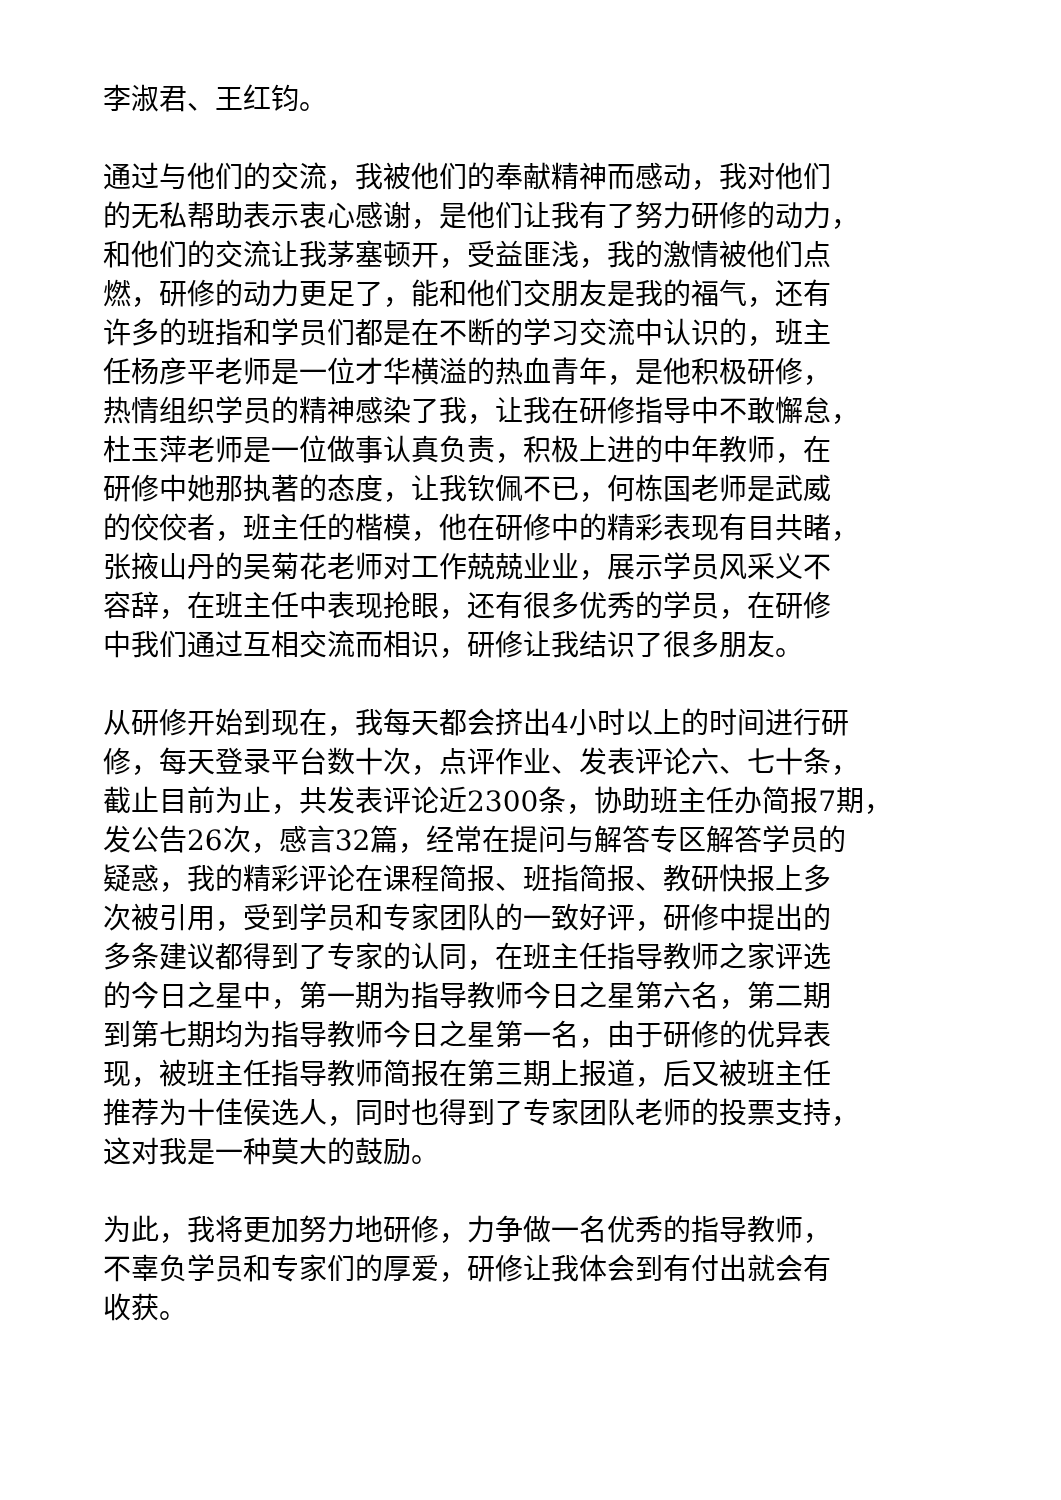李淑君、王红钧。
通过与他们的交流，我被他们的奉献精神而感动，我对他们
的无私帮助表示衷心感谢，是他们让我有了努力研修的动力，
和他们的交流让我茅塞顿开，受益匪浅，我的激情被他们点
燃，研修的动力更足了，能和他们交朋友是我的福气，还有
许多的班指和学员们都是在不断的学习交流中认识的，班主
任杨彦平老师是一位才华横溢的热血青年，是他积极研修，
热情组织学员的精神感染了我，让我在研修指导中不敢懈怠，
杜玉萍老师是一位做事认真负责，积极上进的中年教师，在
研修中她那执著的态度，让我钦佩不已，何栋国老师是武威
的佼佼者，班主任的楷模，他在研修中的精彩表现有目共睹，
张掖山丹的吴菊花老师对工作兢兢业业，展示学员风采义不
容辞，在班主任中表现抢眼，还有很多优秀的学员，在研修
中我们通过互相交流而相识，研修让我结识了很多朋友。
从研修开始到现在，我每天都会挤出4小时以上的时间进行研
修，每天登录平台数十次，点评作业、发表评论六、七十条，
截止目前为止，共发表评论近2300条，协助班主任办简报7期，
发公告26次，感言32篇，经常在提问与解答专区解答学员的
疑惑，我的精彩评论在课程简报、班指简报、教研快报上多
次被引用，受到学员和专家团队的一致好评，研修中提出的
多条建议都得到了专家的认同，在班主任指导教师之家评选
的今日之星中，第一期为指导教师今日之星第六名，第二期
到第七期均为指导教师今日之星第一名，由于研修的优异表
现，被班主任指导教师简报在第三期上报道，后又被班主任
推荐为十佳侯选人，同时也得到了专家团队老师的投票支持，
这对我是一种莫大的鼓励。
为此，我将更加努力地研修，力争做一名优秀的指导教师，
不辜负学员和专家们的厚爱，研修让我体会到有付出就会有
收获。